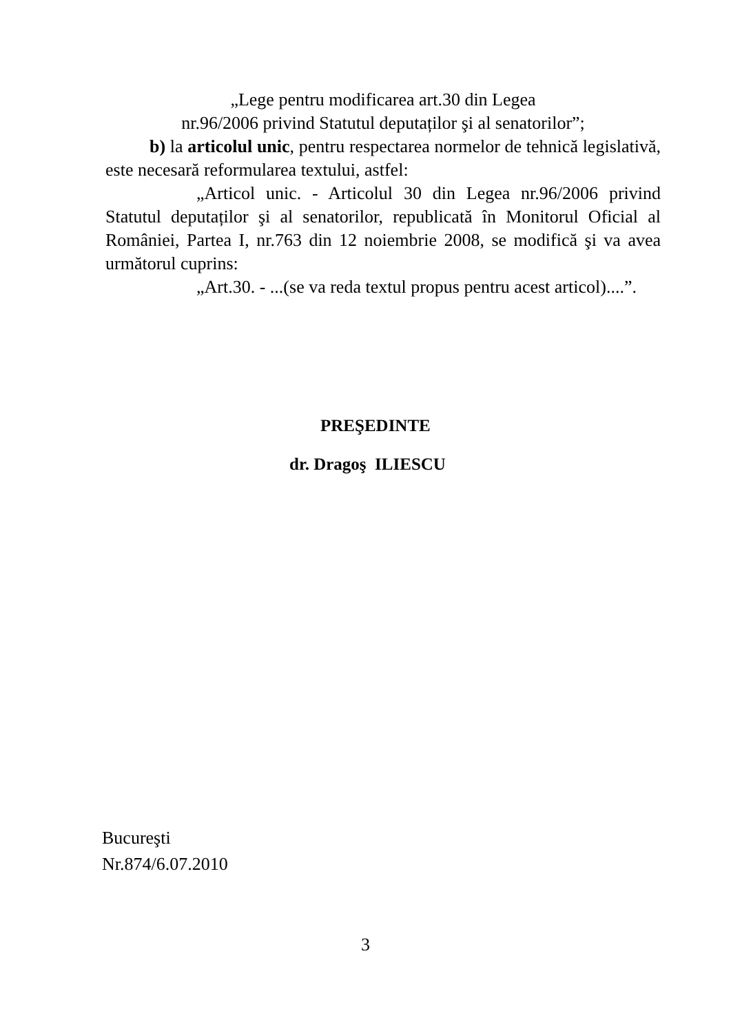„Lege pentru modificarea art.30 din Legea
nr.96/2006 privind Statutul deputaților şi al senatorilor”;
b) la articolul unic, pentru respectarea normelor de tehnică legislativă, este necesară reformularea textului, astfel:
„Articol unic. - Articolul 30 din Legea nr.96/2006 privind Statutul deputaților şi al senatorilor, republicată în Monitorul Oficial al României, Partea I, nr.763 din 12 noiembrie 2008, se modifică şi va avea următorul cuprins:
„Art.30. - ...(se va reda textul propus pentru acest articol)....”.
PREŞEDINTE
dr. Dragoş ILIESCU
Bucureşti
Nr.874/6.07.2010
3